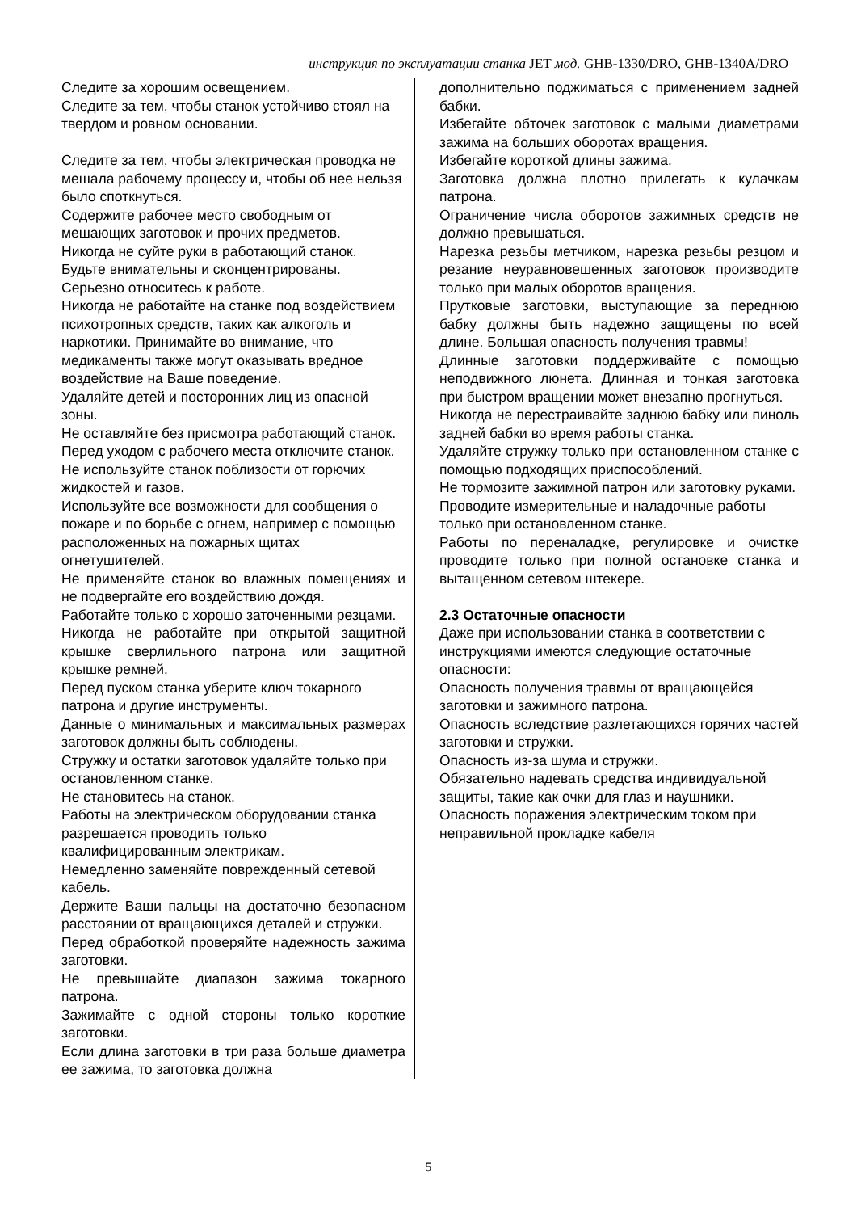инструкция по эксплуатации станка JET мод. GHB-1330/DRO, GHB-1340A/DRO
Следите за хорошим освещением.
Следите за тем, чтобы станок устойчиво стоял на твердом и ровном основании.
Следите за тем, чтобы электрическая проводка не мешала рабочему процессу и, чтобы об нее нельзя было споткнуться.
Содержите рабочее место свободным от мешающих заготовок и прочих предметов.
Никогда не суйте руки в работающий станок.
Будьте внимательны и сконцентрированы.
Серьезно относитесь к работе.
Никогда не работайте на станке под воздействием психотропных средств, таких как алкоголь и наркотики. Принимайте во внимание, что медикаменты также могут оказывать вредное воздействие на Ваше поведение.
Удаляйте детей и посторонних лиц из опасной зоны.
Не оставляйте без присмотра работающий станок.
Перед уходом с рабочего места отключите станок.
Не используйте станок поблизости от горючих жидкостей и газов.
Используйте все возможности для сообщения о пожаре и по борьбе с огнем, например с помощью расположенных на пожарных щитах огнетушителей.
Не применяйте станок во влажных помещениях и не подвергайте его воздействию дождя.
Работайте только с хорошо заточенными резцами.
Никогда не работайте при открытой защитной крышке сверлильного патрона или защитной крышке ремней.
Перед пуском станка уберите ключ токарного патрона и другие инструменты.
Данные о минимальных и максимальных размерах заготовок должны быть соблюдены.
Стружку и остатки заготовок удаляйте только при остановленном станке.
Не становитесь на станок.
Работы на электрическом оборудовании станка разрешается проводить только квалифицированным электрикам.
Немедленно заменяйте поврежденный сетевой кабель.
Держите Ваши пальцы на достаточно безопасном расстоянии от вращающихся деталей и стружки.
Перед обработкой проверяйте надежность зажима заготовки.
Не превышайте диапазон зажима токарного патрона.
Зажимайте с одной стороны только короткие заготовки.
Если длина заготовки в три раза больше диаметра ее зажима, то заготовка должна
дополнительно поджиматься с применением задней бабки.
Избегайте обточек заготовок с малыми диаметрами зажима на больших оборотах вращения.
Избегайте короткой длины зажима.
Заготовка должна плотно прилегать к кулачкам патрона.
Ограничение числа оборотов зажимных средств не должно превышаться.
Нарезка резьбы метчиком, нарезка резьбы резцом и резание неуравновешенных заготовок производите только при малых оборотов вращения.
Прутковые заготовки, выступающие за переднюю бабку должны быть надежно защищены по всей длине. Большая опасность получения травмы!
Длинные заготовки поддерживайте с помощью неподвижного люнета. Длинная и тонкая заготовка при быстром вращении может внезапно прогнуться.
Никогда не перестраивайте заднюю бабку или пиноль задней бабки во время работы станка.
Удаляйте стружку только при остановленном станке с помощью подходящих приспособлений.
Не тормозите зажимной патрон или заготовку руками.
Проводите измерительные и наладочные работы только при остановленном станке.
Работы по переналадке, регулировке и очистке проводите только при полной остановке станка и вытащенном сетевом штекере.
2.3 Остаточные опасности
Даже при использовании станка в соответствии с инструкциями имеются следующие остаточные опасности:
Опасность получения травмы от вращающейся заготовки и зажимного патрона.
Опасность вследствие разлетающихся горячих частей заготовки и стружки.
Опасность из-за шума и стружки.
Обязательно надевать средства индивидуальной защиты, такие как очки для глаз и наушники.
Опасность поражения электрическим током при неправильной прокладке кабеля
5